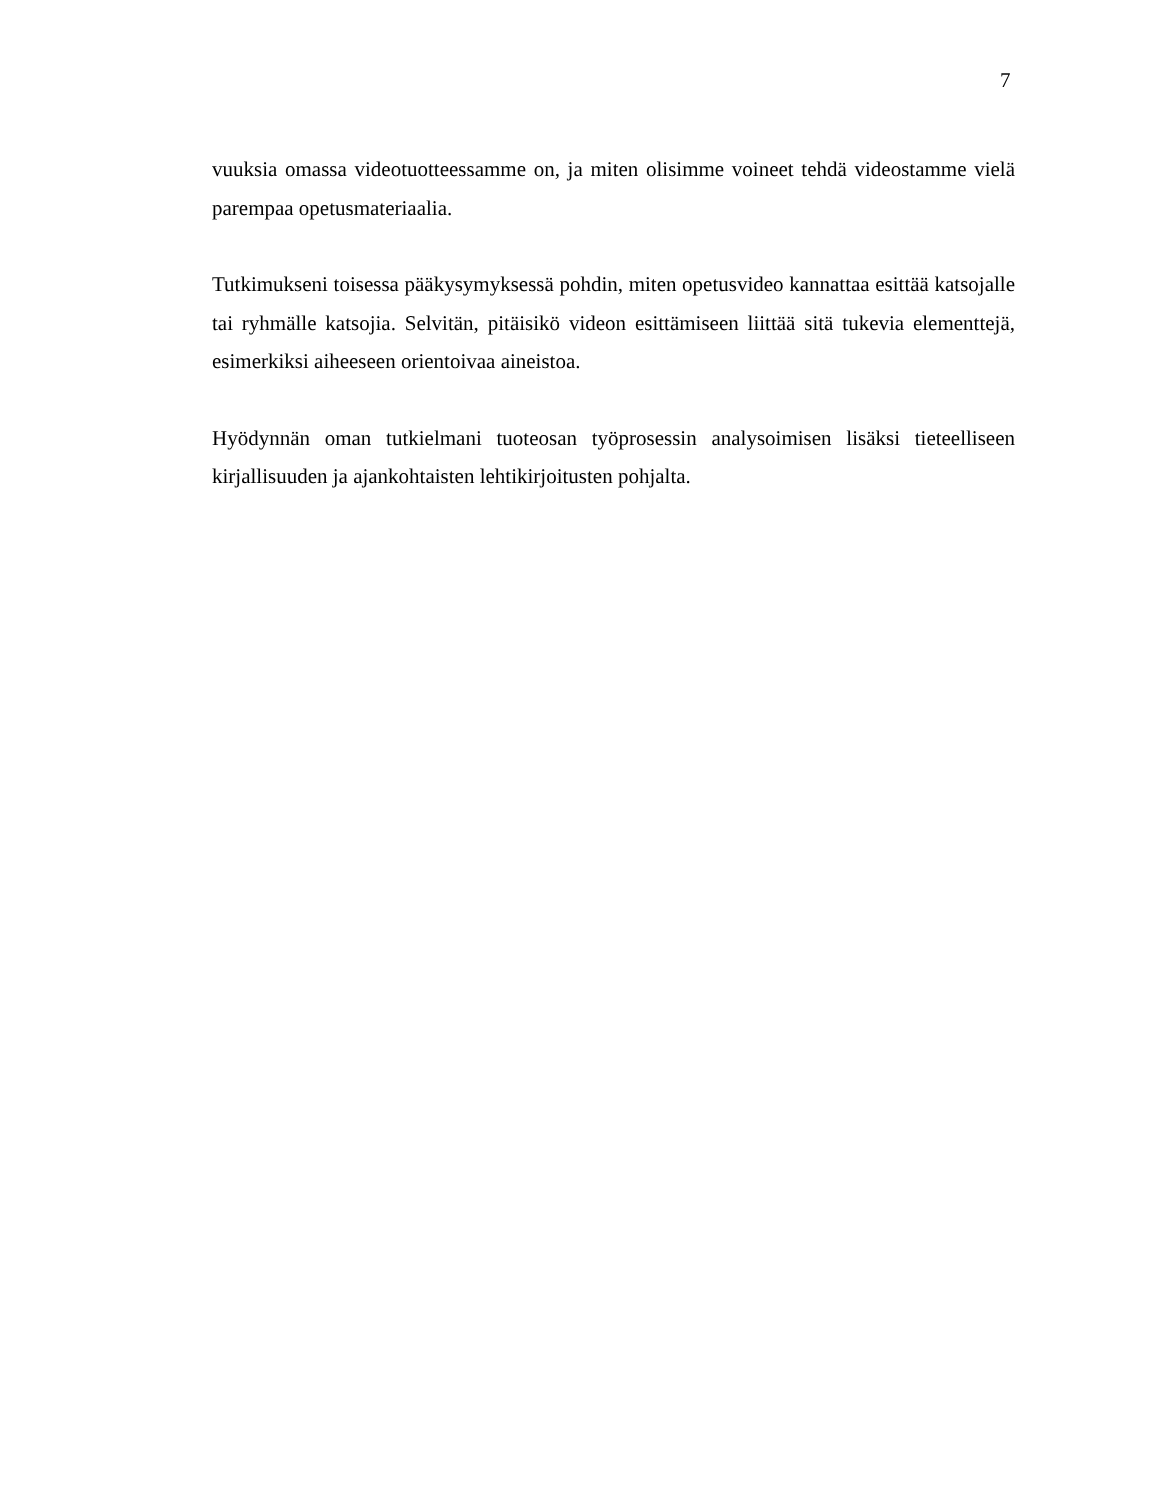7
vuuksia omassa videotuotteessamme on, ja miten olisimme voineet tehdä videostamme vielä parempaa opetusmateriaalia.
Tutkimukseni toisessa pääkysymyksessä pohdin, miten opetusvideo kannattaa esittää katsojalle tai ryhmälle katsojia. Selvitän, pitäisikö videon esittämiseen liittää sitä tukevia elementtejä, esimerkiksi aiheeseen orientoivaa aineistoa.
Hyödynnän oman tutkielmani tuoteosan työprosessin analysoimisen lisäksi tieteelliseen kirjallisuuden ja ajankohtaisten lehtikirjoitusten pohjalta.